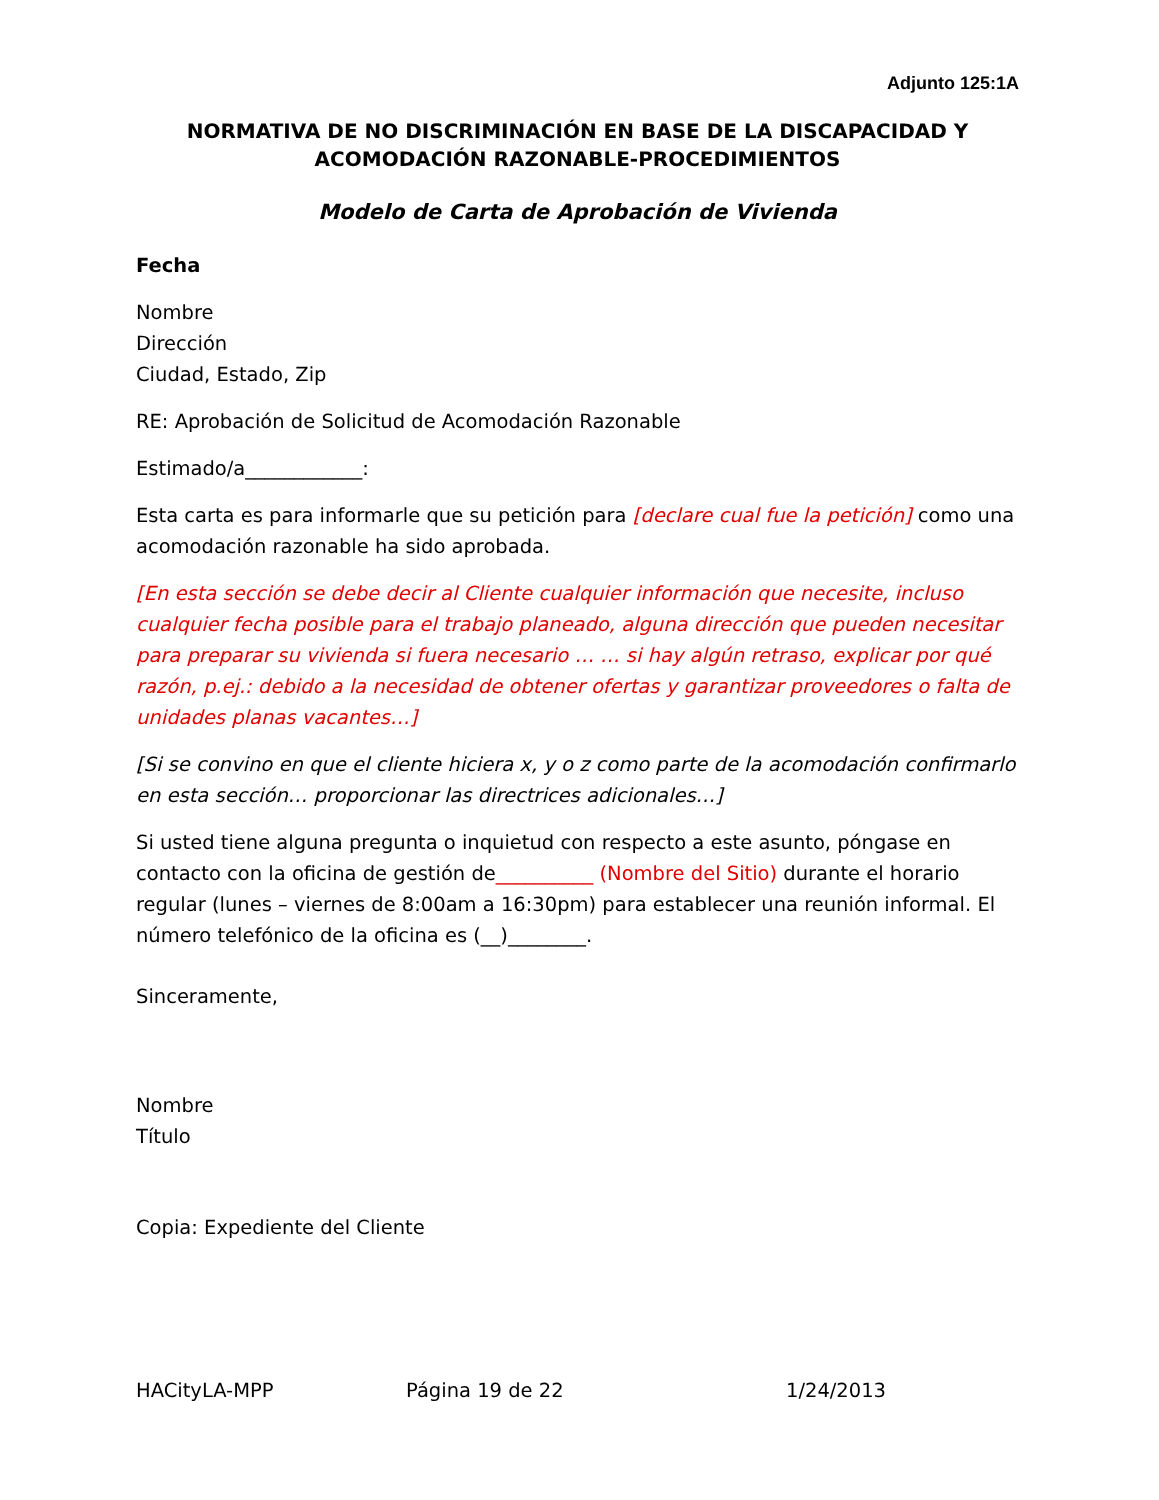Adjunto 125:1A
NORMATIVA DE NO DISCRIMINACIÓN EN BASE DE LA DISCAPACIDAD Y
ACOMODACIÓN RAZONABLE-PROCEDIMIENTOS
Modelo de Carta de Aprobación de Vivienda
Fecha
Nombre
Dirección
Ciudad, Estado, Zip
RE: Aprobación de Solicitud de Acomodación Razonable
Estimado/a____________:
Esta carta es para informarle que su petición para [declare cual fue la petición] como una acomodación razonable ha sido aprobada.
[En esta sección se debe decir al Cliente cualquier información que necesite, incluso cualquier fecha posible para el trabajo planeado, alguna dirección que pueden necesitar para preparar su vivienda si fuera necesario … … si hay algún retraso, explicar por qué razón, p.ej.: debido a la necesidad de obtener ofertas y garantizar proveedores o falta de unidades planas vacantes…]
[Si se convino en que el cliente hiciera x, y o z como parte de la acomodación confirmarlo en esta sección… proporcionar las directrices adicionales…]
Si usted tiene alguna pregunta o inquietud con respecto a este asunto, póngase en contacto con la oficina de gestión de__________ (Nombre del Sitio) durante el horario regular (lunes – viernes de 8:00am a 16:30pm) para establecer una reunión informal. El número telefónico de la oficina es (__)________.
Sinceramente,
Nombre
Título
Copia: Expediente del Cliente
HACityLA-MPP Página 19 de 22 1/24/2013